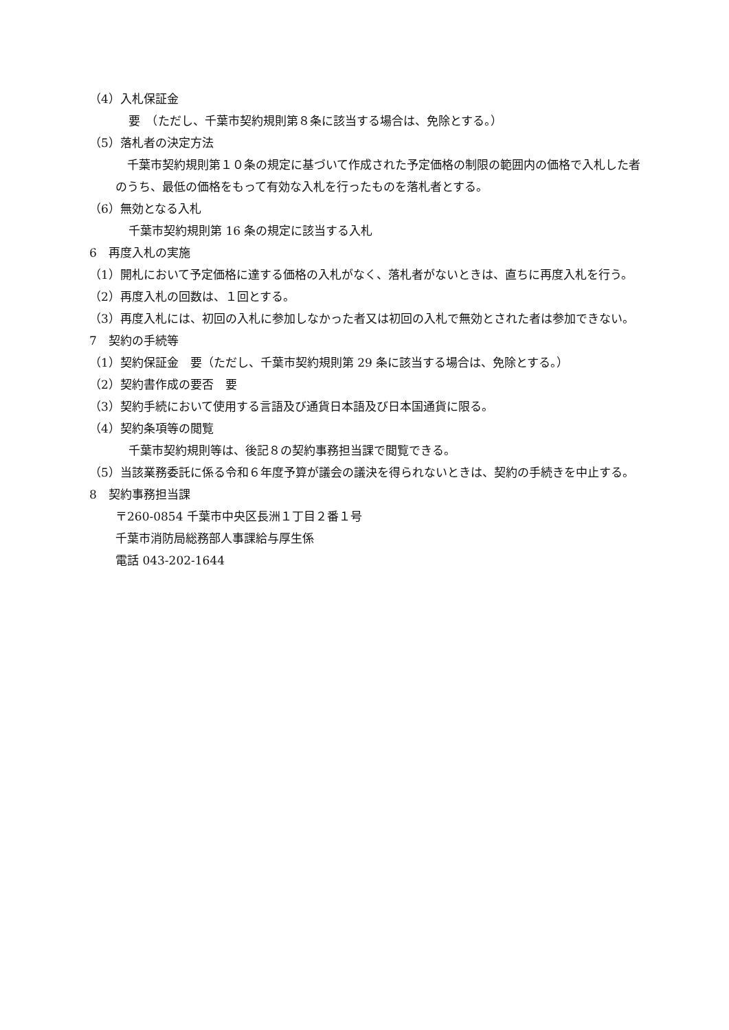（4）入札保証金
要　（ただし、千葉市契約規則第８条に該当する場合は、免除とする。）
（5）落札者の決定方法
　千葉市契約規則第１０条の規定に基づいて作成された予定価格の制限の範囲内の価格で入札した者のうち、最低の価格をもって有効な入札を行ったものを落札者とする。
（6）無効となる入札
千葉市契約規則第 16 条の規定に該当する入札
6　再度入札の実施
（1）開札において予定価格に達する価格の入札がなく、落札者がないときは、直ちに再度入札を行う。
（2）再度入札の回数は、１回とする。
（3）再度入札には、初回の入札に参加しなかった者又は初回の入札で無効とされた者は参加できない。
7　契約の手続等
（1）契約保証金　要（ただし、千葉市契約規則第 29 条に該当する場合は、免除とする。）
（2）契約書作成の要否　要
（3）契約手続において使用する言語及び通貨日本語及び日本国通貨に限る。
（4）契約条項等の閲覧
千葉市契約規則等は、後記８の契約事務担当課で閲覧できる。
（5）当該業務委託に係る令和６年度予算が議会の議決を得られないときは、契約の手続きを中止する。
8　契約事務担当課
〒260‐0854 千葉市中央区長洲１丁目２番１号
千葉市消防局総務部人事課給与厚生係
電話 043-202-1644